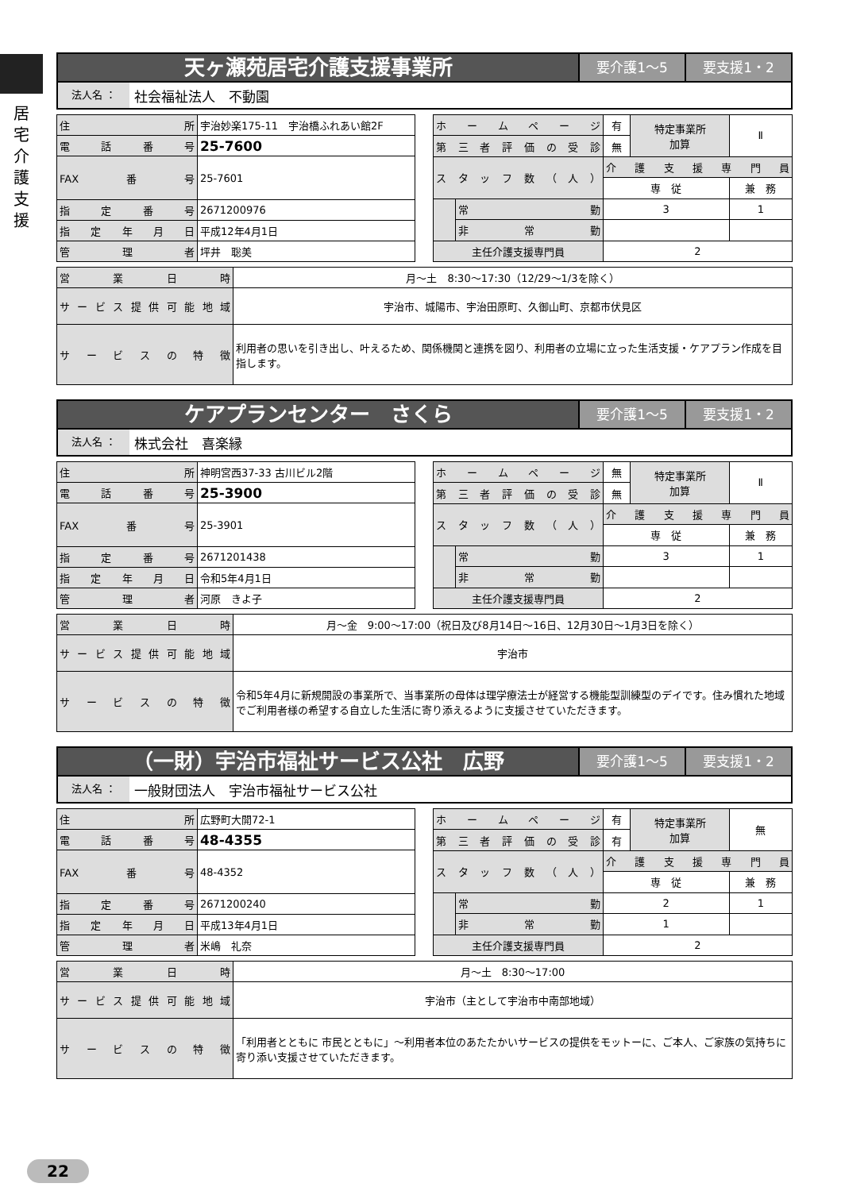居宅介護支援
天ヶ瀬苑居宅介護支援事業所
要介護1～5 要支援1・2
法人名 ： 社会福祉法人　不動園
| 住所 | 宇治妙楽175-11 宇治橋ふれあい館2F |
| 電話番号 | 25-7600 |
| FAX番号 | 25-7601 |
| 指定番号 | 2671200976 |
| 指定年月日 | 平成12年4月1日 |
| 管理者 | 坪井 聡美 |
| ホームページ | | 有 | 特定事業所 加算 | Ⅱ |
| 第三者評価の受診 | | 無 | | |
| スタッフ数（人） | | 介護支援専門員 | | |
| | | 専 従 | | 兼 務 |
| | 常勤 | 3 | | 1 |
| | 非常勤 | | | |
| 主任介護支援専門員 | | 2 | | |
| 営業日時 | 月～土 8:30～17:30（12/29～1/3を除く） |
| サービス提供可能地域 | 宇治市、城陽市、宇治田原町、久御山町、京都市伏見区 |
| サービスの特徴 | 利用者の思いを引き出し、叶えるため、関係機関と連携を図り、利用者の立場に立った生活支援・ケアプラン作成を目指します。 |
ケアプランセンター　さくら
要介護1～5 要支援1・2
法人名 ： 株式会社　喜楽縁
| 住所 | 神明宮西37-33 古川ビル2階 |
| 電話番号 | 25-3900 |
| FAX番号 | 25-3901 |
| 指定番号 | 2671201438 |
| 指定年月日 | 令和5年4月1日 |
| 管理者 | 河原 きよ子 |
| ホームページ | | 無 | 特定事業所 加算 | Ⅱ |
| 第三者評価の受診 | | 無 | | |
| スタッフ数（人） | | 介護支援専門員 | | |
| | | 専 従 | | 兼 務 |
| | 常勤 | 3 | | 1 |
| | 非常勤 | | | |
| 主任介護支援専門員 | | 2 | | |
| 営業日時 | 月～金 9:00～17:00（祝日及び8月14日～16日、12月30日～1月3日を除く） |
| サービス提供可能地域 | 宇治市 |
| サービスの特徴 | 令和5年4月に新規開設の事業所で、当事業所の母体は理学療法士が経営する機能型訓練型のデイです。住み慣れた地域でご利用者様の希望する自立した生活に寄り添えるように支援させていただきます。 |
（一財）宇治市福祉サービス公社　広野
要介護1～5 要支援1・2
法人名 ： 一般財団法人　宇治市福祉サービス公社
| 住所 | 広野町大開72-1 |
| 電話番号 | 48-4355 |
| FAX番号 | 48-4352 |
| 指定番号 | 2671200240 |
| 指定年月日 | 平成13年4月1日 |
| 管理者 | 米嶋 礼奈 |
| ホームページ | | 有 | 特定事業所 加算 | 無 |
| 第三者評価の受診 | | 有 | | |
| スタッフ数（人） | | 介護支援専門員 | | |
| | | 専 従 | | 兼 務 |
| | 常勤 | 2 | | 1 |
| | 非常勤 | 1 | | |
| 主任介護支援専門員 | | 2 | | |
| 営業日時 | 月～土 8:30～17:00 |
| サービス提供可能地域 | 宇治市（主として宇治市中南部地域） |
| サービスの特徴 | 「利用者とともに 市民とともに」～利用者本位のあたたかいサービスの提供をモットーに、ご本人、ご家族の気持ちに寄り添い支援させていただきます。 |
22